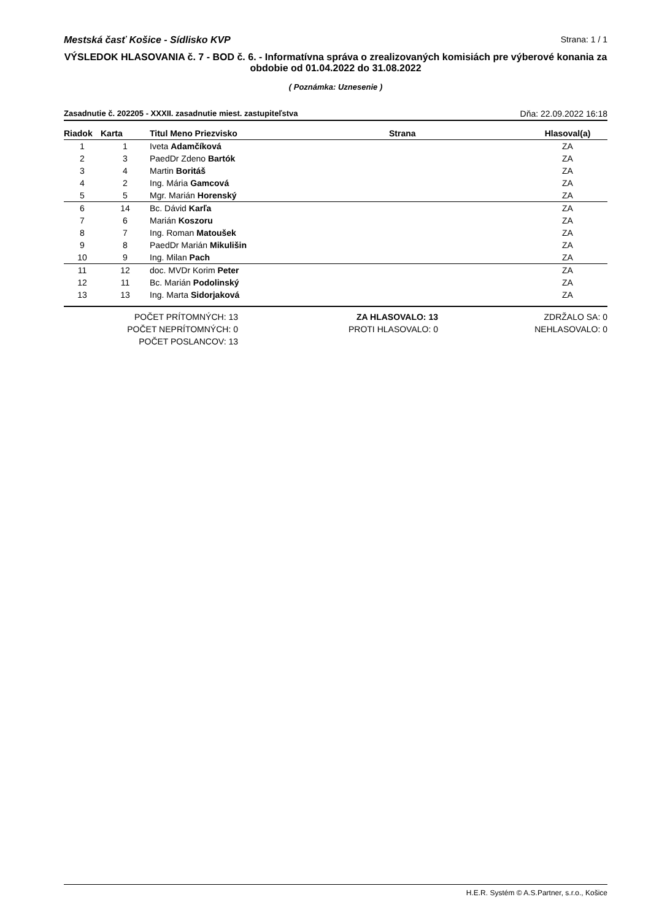Mestská časť Košice - Sídlisko KVP Strana: 1 / 1
VÝSLEDOK HLASOVANIA č. 7 - BOD č. 6. - Informatívna správa o zrealizovaných komisiách pre výberové konania za obdobie od 01.04.2022 do 31.08.2022
( Poznámka: Uznesenie )
Zasadnutie č. 202205 - XXXII. zasadnutie miest. zastupiteľstva Dňa: 22.09.2022 16:18
| Riadok | Karta | Titul Meno Priezvisko | Strana | Hlasoval(a) |
| --- | --- | --- | --- | --- |
| 1 | 1 | Iveta Adamčíková | | ZA |
| 2 | 3 | PaedDr Zdeno Bartók | | ZA |
| 3 | 4 | Martin Boritáš | | ZA |
| 4 | 2 | Ing. Mária Gamcová | | ZA |
| 5 | 5 | Mgr. Marián Horenský | | ZA |
| 6 | 14 | Bc. Dávid Karľa | | ZA |
| 7 | 6 | Marián Koszoru | | ZA |
| 8 | 7 | Ing. Roman Matoušek | | ZA |
| 9 | 8 | PaedDr Marián Mikulišin | | ZA |
| 10 | 9 | Ing. Milan Pach | | ZA |
| 11 | 12 | doc. MVDr Korim Peter | | ZA |
| 12 | 11 | Bc. Marián Podolinský | | ZA |
| 13 | 13 | Ing. Marta Sidorjaková | | ZA |
POČET PRÍTOMNÝCH: 13
POČET NEPRÍTOMNÝCH: 0
POČET POSLANCOV: 13
ZA HLASOVALO: 13
PROTI HLASOVALO: 0
ZDRŽALO SA: 0
NEHLASOVALO: 0
H.E.R. Systém © A.S.Partner, s.r.o., Košice